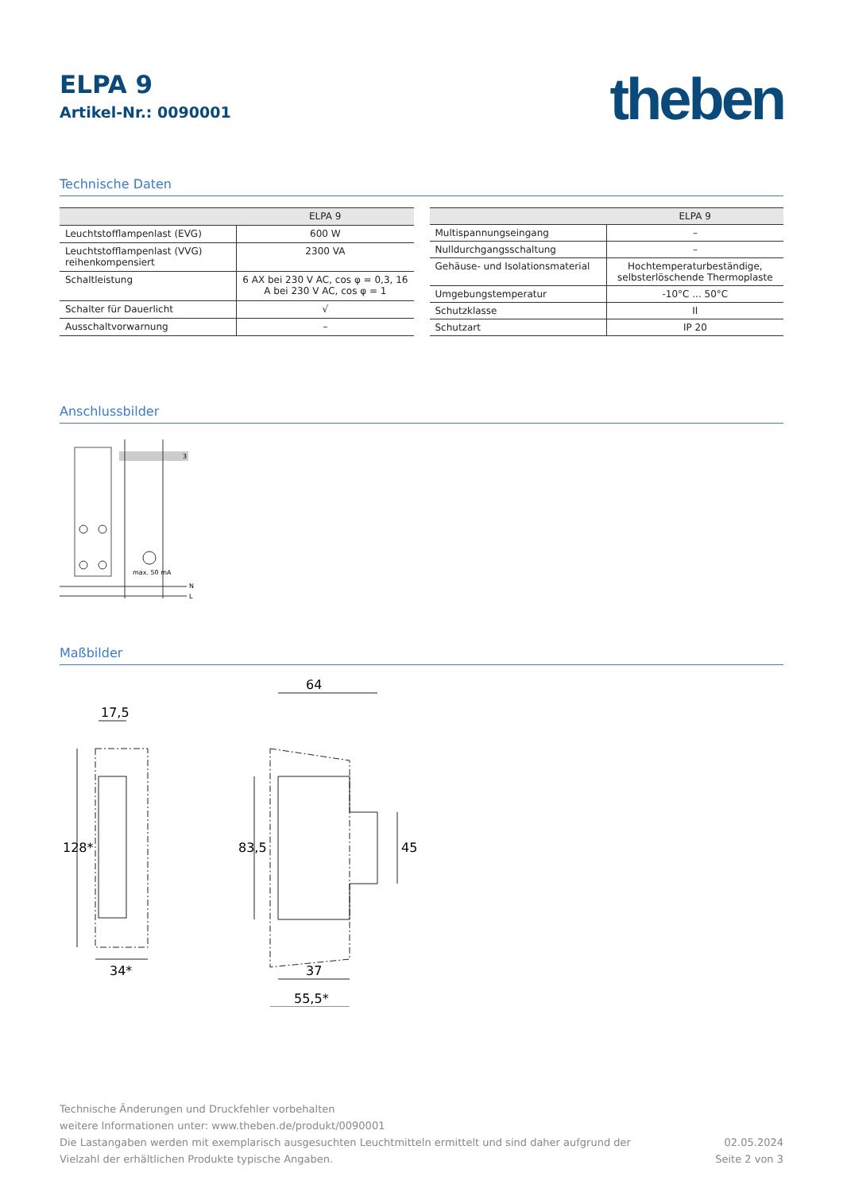theben
ELPA 9
Artikel-Nr.: 0090001
Technische Daten
| | ELPA 9 |
| --- | --- |
| Leuchtstofflampenlast (EVG) | 600 W |
| Leuchtstofflampenlast (VVG) reihenkompensiert | 2300 VA |
| Schaltleistung | 6 AX bei 230 V AC, cos φ = 0,3, 16 A bei 230 V AC, cos φ = 1 |
| Schalter für Dauerlicht | √ |
| Ausschaltvorwarnung | – |
| | ELPA 9 |
| --- | --- |
| Multispannungseingang | – |
| Nulldurchgangsschaltung | – |
| Gehäuse- und Isolationsmaterial | Hochtemperaturbeständige, selbsterlöschende Thermoplaste |
| Umgebungstemperatur | -10°C ... 50°C |
| Schutzklasse | II |
| Schutzart | IP 20 |
Anschlussbilder
3
max. 50 mA
N
L
Maßbilder
17,5
128*
34*
83,5
64
45
37
55,5*
Technische Änderungen und Druckfehler vorbehalten
weitere Informationen unter: www.theben.de/produkt/0090001
Die Lastangaben werden mit exemplarisch ausgesuchten Leuchtmitteln ermittelt und sind daher aufgrund der
Vielzahl der erhältlichen Produkte typische Angaben.
02.05.2024
Seite 2 von 3